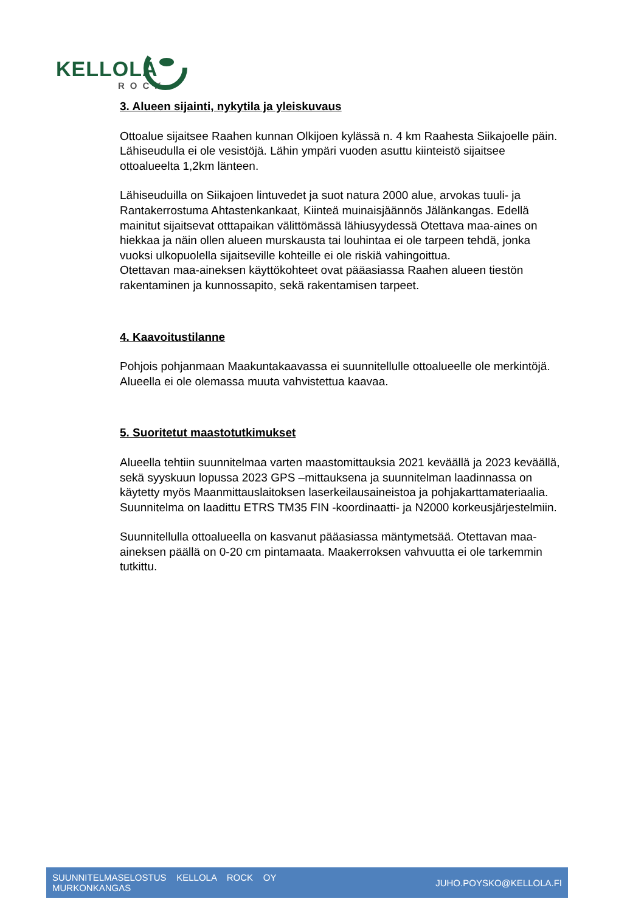KELLOLA
ROCK
3. Alueen sijainti, nykytila ja yleiskuvaus
Ottoalue sijaitsee Raahen kunnan Olkijoen kylässä n. 4 km Raahesta Siikajoelle päin. Lähiseudulla ei ole vesistöjä. Lähin ympäri vuoden asuttu kiinteistö sijaitsee ottoalueelta 1,2km länteen.
Lähiseuduilla on Siikajoen lintuvedet ja suot natura 2000 alue, arvokas tuuli- ja Rantakerrostuma Ahtastenkankaat, Kiinteä muinaisjäännös Jälänkangas. Edellä mainitut sijaitsevat otttapaikan välittömässä lähiusyydessä Otettava maa-aines on hiekkaa ja näin ollen alueen murskausta tai louhintaa ei ole tarpeen tehdä, jonka vuoksi ulkopuolella sijaitseville kohteille ei ole riskiä vahingoittua.
Otettavan maa-aineksen käyttökohteet ovat pääasiassa Raahen alueen tiestön rakentaminen ja kunnossapito, sekä rakentamisen tarpeet.
4. Kaavoitustilanne
Pohjois pohjanmaan Maakuntakaavassa ei suunnitellulle ottoalueelle ole merkintöjä. Alueella ei ole olemassa muuta vahvistettua kaavaa.
5. Suoritetut maastotutkimukset
Alueella tehtiin suunnitelmaa varten maastomittauksia 2021 keväällä ja 2023 keväällä, sekä syyskuun lopussa 2023 GPS –mittauksena ja suunnitelman laadinnassa on käytetty myös Maanmittauslaitoksen laserkeilausaineistoa ja pohjakarttamateriaalia.
Suunnitelma on laadittu ETRS TM35 FIN -koordinaatti- ja N2000 korkeusjärjestelmiin.
Suunnitellulla ottoalueella on kasvanut pääasiassa mäntymetsää. Otettavan maa-aineksen päällä on 0-20 cm pintamaata. Maakerroksen vahvuutta ei ole tarkemmin tutkittu.
SUUNNITELMASELOSTUS KELLOLA ROCK OY
MURKONKANGAS
JUHO.POYSKO@KELLOLA.FI